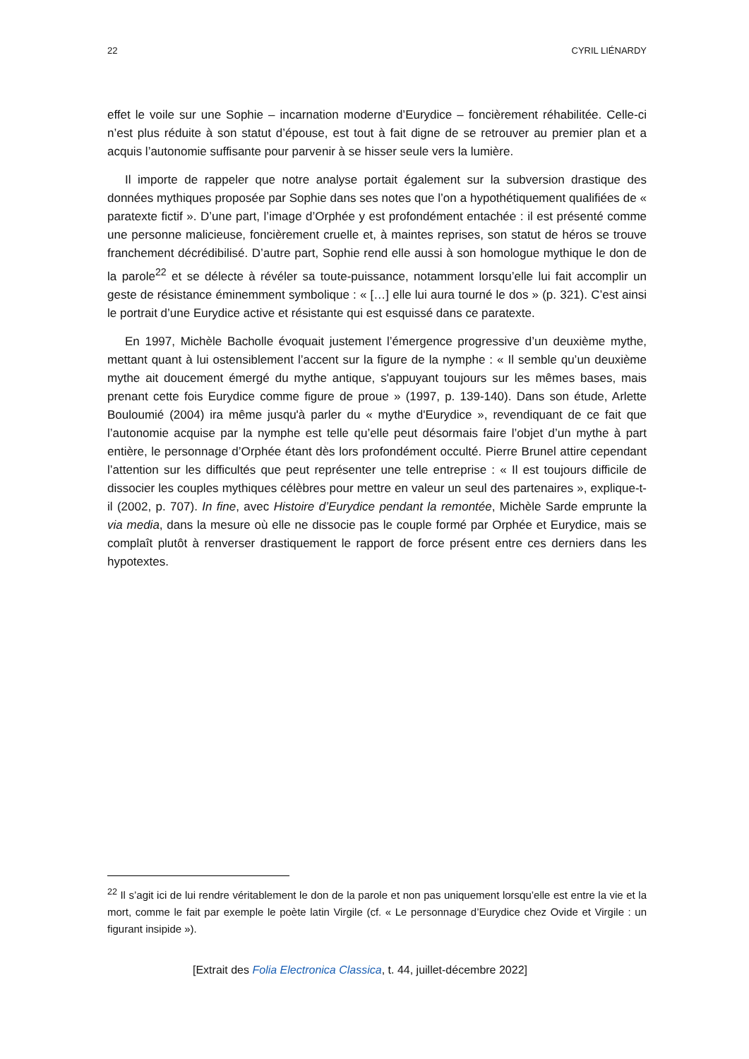22 CYRIL LIÉNARDY
effet le voile sur une Sophie – incarnation moderne d’Eurydice – foncièrement réhabilitée. Celle-ci n’est plus réduite à son statut d’épouse, est tout à fait digne de se retrouver au premier plan et a acquis l’autonomie suffisante pour parvenir à se hisser seule vers la lumière.
Il importe de rappeler que notre analyse portait également sur la subversion drastique des données mythiques proposée par Sophie dans ses notes que l’on a hypothétiquement qualifiées de « paratexte fictif ». D’une part, l’image d’Orphée y est profondément entachée : il est présenté comme une personne malicieuse, foncièrement cruelle et, à maintes reprises, son statut de héros se trouve franchement décrédibilisé. D’autre part, Sophie rend elle aussi à son homologue mythique le don de la parole<sup>22</sup> et se délecte à révéler sa toute-puissance, notamment lorsqu’elle lui fait accomplir un geste de résistance éminemment symbolique : « […] elle lui aura tourné le dos » (p. 321). C’est ainsi le portrait d’une Eurydice active et résistante qui est esquissé dans ce paratexte.
En 1997, Michèle Bacholle évoquait justement l’émergence progressive d’un deuxième mythe, mettant quant à lui ostensiblement l’accent sur la figure de la nymphe : « Il semble qu’un deuxième mythe ait doucement émergé du mythe antique, s'appuyant toujours sur les mêmes bases, mais prenant cette fois Eurydice comme figure de proue » (1997, p. 139-140). Dans son étude, Arlette Bouloumié (2004) ira même jusqu'à parler du « mythe d'Eurydice », revendiquant de ce fait que l’autonomie acquise par la nymphe est telle qu’elle peut désormais faire l’objet d’un mythe à part entière, le personnage d’Orphée étant dès lors profondément occulté. Pierre Brunel attire cependant l’attention sur les difficultés que peut représenter une telle entreprise : « Il est toujours difficile de dissocier les couples mythiques célèbres pour mettre en valeur un seul des partenaires », explique-t-il (2002, p. 707). In fine, avec Histoire d’Eurydice pendant la remontée, Michèle Sarde emprunte la via media, dans la mesure où elle ne dissocie pas le couple formé par Orphée et Eurydice, mais se complaît plutôt à renverser drastiquement le rapport de force présent entre ces derniers dans les hypotextes.
<sup>22</sup> Il s’agit ici de lui rendre véritablement le don de la parole et non pas uniquement lorsqu’elle est entre la vie et la mort, comme le fait par exemple le poète latin Virgile (cf. « Le personnage d’Eurydice chez Ovide et Virgile : un figurant insipide »).
[Extrait des Folia Electronica Classica, t. 44, juillet-décembre 2022]